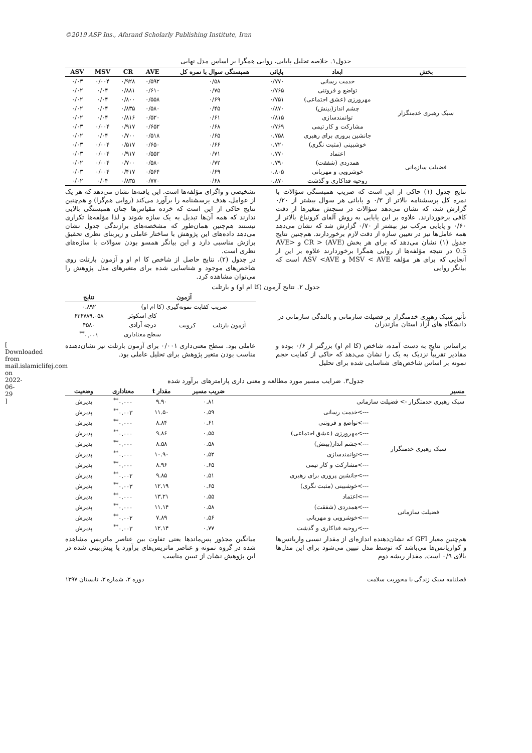©2019 ASP Ins., Afarand Scholarly Publishing Institute, Iran
[ Downloaded from mail.islamiclifej.com on 2022-06-29 ]
جدول۱. خلاصه تحلیل پایایی، روایی همگرا بر اساس مدل نهایی
| بخش | ابعاد | پایائی | همبستگی سوال با نمره کل | AVE | CR | MSV | ASV |
| --- | --- | --- | --- | --- | --- | --- | --- |
| سبک رهبری خدمتگزار | خدمت رسانی | ۰/۷۷۰ | ۰/۵۸ | ۰/۵۹۲ | ۰/۹۲۸ | ۰/۰۰۴ | ۰/۰۳ |
| | تواضع و فروتنی | ۰/۷۶۵ | ۰/۷۵ | ۰/۶۱۰ | ۰/۸۸۱ | ۰/۰۴ | ۰/۰۲ |
| | مهرورزی (عشق اجتماعی) | ۰/۷۵۱ | ۰/۶۹ | ۰/۵۵۸ | ۰/۸۰۰ | ۰/۰۴ | ۰/۰۲ |
| | چشم انداز(بینش) | ۰/۸۷۰ | ۰/۴۵ | ۰/۵۸۰ | ۰/۸۳۵ | ۰/۰۴ | ۰/۰۲ |
| | توانمندسازی | ۰/۸۱۵ | ۰/۶۱ | ۰/۵۲۰ | ۰/۸۱۶ | ۰/۰۴ | ۰/۰۲ |
| | مشارکت و کار تیمی | ۰/۷۶۹ | ۰/۶۸ | ۰/۶۵۲ | ۰/۹۱۷ | ۰/۰۰۴ | ۰/۰۳ |
| | جانشین پروری برای رهبری | ۰.۷۵۸ | ۰/۶۵ | ۰/۵۱۸ | ۰/۷۰۰ | ۰/۰۴ | ۰/۰۲ |
| | خوشبینی (مثبت نگری) | ۰.۷۲۰ | ۰/۶۶ | ۰/۶۵۰ | ۰/۵۱۷ | ۰/۰۰۴ | ۰/۰۳ |
| فضیلت سازمانی | اعتماد | ۰.۷۷۰ | ۰/۷۱ | ۰/۵۵۲ | ۰/۹۱۷ | ۰/۰۰۴ | ۰/۰۳ |
| | همدردی (شفقت) | ۰.۷۹۰ | ۰/۷۲ | ۰/۵۸۰ | ۰/۷۰۰ | ۰/۰۰۴ | ۰/۰۲ |
| | خوشرویی و مهربانی | ۰.۸۰۵ | ۰/۶۹ | ۰/۵۶۴ | ۰/۴۱۷ | ۰/۰۰۴ | ۰/۰۳ |
| | روحیه فداکاری و گذشت | ۰.۸۷۰ | ۰/۶۸ | ۰/۷۷۰ | ۰/۸۳۵ | ۰/۰۴ | ۰/۰۲ |
نتایج جدول (۱) حاکی از این است که ضریب همبستگی سؤالات با نمره کل پرسشنامه بالاتر از ۰/۳ و پایائی هر سوال بیشتر از ۰/۲۰ گزارش شد، که نشان می‌دهد سؤالات در سنجش متغیرها از دقت کافی برخوردارند. علاوه بر این پایایی به روش آلفای کرونباخ بالاتر از ۰/۶۰ و پایایی مرکب نیز بیشتر از ۰/۷۰ گزارش شد که نشان می‌دهد همه عامل‌ها نیز در تعیین سازه از دقت لازم برخوردارند. هم‌چنین نتایج جدول (۱) نشان می‌دهد که برای هر بخش CR > (AVE) و AVE> 0.5 در نتیجه مؤلفه‌ها از روایی همگرا برخوردارند علاوه بر این از آنجایی که برای هر مؤلفه MSV < AVE و ASV <AVE است که بیانگر روایی
تشخیصی و واگرای مؤلفه‌ها است. این یافته‌ها نشان می‌دهد که هر یک از عوامل، هدف پرسشنامه را برآورد می‌کند (روایی هم‌گرا) و هم‌چنین نتایج حاکی از این است که خرده مقیاس‌ها چنان همبستگی بالایی ندارند که همه آن‌ها تبدیل به یک سازه شوند و لذا مؤلفه‌ها تکراری نیستند هم‌چنین همان‌طور که مشخصه‌های برازندگی جدول نشان می‌دهد داده‌های این پژوهش با ساختار عاملی و زیربنای نظری تحقیق برازش مناسبی دارد و این بیانگر همسو بودن سوالات با سازه‌های نظری است.
در جدول (۲)، نتایج حاصل از شاخص کا ام او و آزمون بارتلت روی شاخص‌های موجود و شناسایی شده برای متغیرهای مدل پژوهش را می‌توان مشاهده کرد.
جدول ۲. نتایج آزمون (کا ام او) و بارتلت
تأثیر سبک رهبری خدمتگزار بر فضیلت سازمانی و بالندگی سازمانی در دانشگاه های آزاد استان مازندران
| آزمون | | | نتایج |
| --- | --- | --- | --- |
| ضریب کفایت نمونه‌گیری (کا ام او) | | | ۰.۸۹۲ |
| آزمون بارتلت | کرویت | کای اسکوئر | ۶۳۶۷۸۹.۰۵۸ |
| | | درجه آزادی | ۴۵۸۰ |
| | | سطح معناداری | ۰.۰۰۱<sup>**</sup> |
براساس نتایج به دست آمده، شاخص (کا ام او) بزرگتر از ۰/۶ بوده و مقادیر تقریباً نزدیک به یک را نشان می‌دهد که حاکی از کفایت حجم نمونه بر اساس شاخص‌های شناسایی شده برای تحلیل
عاملی بود. سطح معنی‌داری ۰/۰۰۱ برای آزمون بارتلت نیز نشان‌دهنده مناسب بودن متغیر پژوهش برای تحلیل عاملی بود.
جدول۳. ضرایب مسیر مورد مطالعه و معنی داری پارامترهای برآورد شده
| مسیر | | ضریب مسیر | مقدار t | معناداری | وضعیت |
| --- | --- | --- | --- | --- | --- |
| سبک رهبری خدمتگزار -> فضیلت سازمانی | | ۰.۸۱ | ۹.۹۰ | ۰.۰۰۰<sup>**</sup> | پذیرش |
| سبک رهبری خدمتگزار | --->خدمت رسانی | ۰.۵۹ | ۱۱.۵۰ | ۰.۰۰۳<sup>**</sup> | پذیرش |
| | --->تواضع و فروتنی | ۰.۶۱ | ۸.۸۴ | ۰.۰۰۰<sup>**</sup> | پذیرش |
| | --->مهرورزی (عشق اجتماعی) | ۰.۵۵ | ۹.۸۶ | ۰.۰۰۰<sup>**</sup> | پذیرش |
| | --->چشم انداز(بینش) | ۰.۵۸ | ۸.۵۸ | ۰.۰۰۰<sup>**</sup> | پذیرش |
| | --->توانمندسازی | ۰.۵۲ | ۱۰.۹۰ | ۰.۰۰۰<sup>**</sup> | پذیرش |
| | --->مشارکت و کار تیمی | ۰.۶۵ | ۸.۹۶ | ۰.۰۰۰<sup>**</sup> | پذیرش |
| | --->جانشین پروری برای رهبری | ۰.۵۱ | ۹.۸۵ | ۰.۰۰۲<sup>**</sup> | پذیرش |
| | --->خوشبینی (مثبت نگری) | ۰.۶۵ | ۱۲.۱۹ | ۰.۰۰۳<sup>**</sup> | پذیرش |
| فضیلت سازمانی | --->اعتماد | ۰.۵۵ | ۱۳.۲۱ | ۰.۰۰۰<sup>**</sup> | پذیرش |
| | --->همدردی (شفقت) | ۰.۵۸ | ۱۱.۱۴ | ۰.۰۰۰<sup>**</sup> | پذیرش |
| | --->خوشرویی و مهربانی | ۰.۵۶ | ۷.۸۹ | ۰.۰۰۲<sup>**</sup> | پذیرش |
| | --->روحیه فداکاری و گذشت | ۰.۷۷ | ۱۲.۱۴ | ۰.۰۰۳<sup>**</sup> | پذیرش |
هم‌چنین معیار GFI که نشان‌دهنده اندازه‌ای از مقدار نسبی واریانس‌ها و کواریانس‌ها می‌باشد که توسط مدل تبیین می‌شود برای این مدل‌ها بالای ۰/۹ است. مقدار ریشه دوم
میانگین مجذور پس‌ماندها یعنی تفاوت بین عناصر ماتریس مشاهده شده در گروه نمونه و عناصر ماتریس‌های برآورد یا پیش‌بینی شده در این پژوهش نشان از تبیین مناسب
فصلنامه سبک زندگی با محوریت سلامت دوره ۲، شماره ۳، تابستان ۱۳۹۷